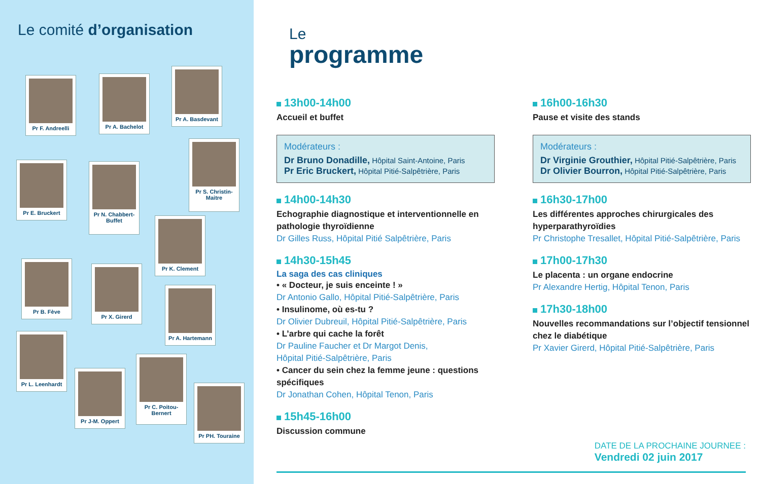Le comité d’organisation
Pr F. Andreelli Pr A. Bachelot
Pr A. Basdevant
Pr E. Bruckert
Pr N. Chabbert-Buffet
Pr S. Christin-Maitre
Pr K. Clement
Pr B. Fève
Pr X. Girerd
Pr A. Hartemann
Pr L. Leenhardt
Pr J-M. Oppert
Pr C. Poitou-Bernert
Pr PH. Touraine
Le
programme
13h00-14h00
Accueil et buffet
Modérateurs :
Dr Bruno Donadille, Hôpital Saint-Antoine, Paris
Pr Eric Bruckert, Hôpital Pitié-Salpêtrière, Paris
14h00-14h30
Echographie diagnostique et interventionnelle en pathologie thyroïdienne
Dr Gilles Russ, Hôpital Pitié Salpêtrière, Paris
14h30-15h45
La saga des cas cliniques
• « Docteur, je suis enceinte ! »
Dr Antonio Gallo, Hôpital Pitié-Salpêtrière, Paris
• Insulinome, où es-tu ?
Dr Olivier Dubreuil, Hôpital Pitié-Salpêtrière, Paris
• L’arbre qui cache la forêt
Dr Pauline Faucher et Dr Margot Denis,
Hôpital Pitié-Salpêtrière, Paris
• Cancer du sein chez la femme jeune : questions spécifiques
Dr Jonathan Cohen, Hôpital Tenon, Paris
15h45-16h00
Discussion commune
16h00-16h30
Pause et visite des stands
Modérateurs :
Dr Virginie Grouthier, Hôpital Pitié-Salpêtrière, Paris
Dr Olivier Bourron, Hôpital Pitié-Salpêtrière, Paris
16h30-17h00
Les différentes approches chirurgicales des hyperparathyroïdies
Pr Christophe Tresallet, Hôpital Pitié-Salpêtrière, Paris
17h00-17h30
Le placenta : un organe endocrine
Pr Alexandre Hertig, Hôpital Tenon, Paris
17h30-18h00
Nouvelles recommandations sur l’objectif tensionnel chez le diabétique
Pr Xavier Girerd, Hôpital Pitié-Salpêtrière, Paris
DATE DE LA PROCHAINE JOURNEE :
Vendredi 02 juin 2017